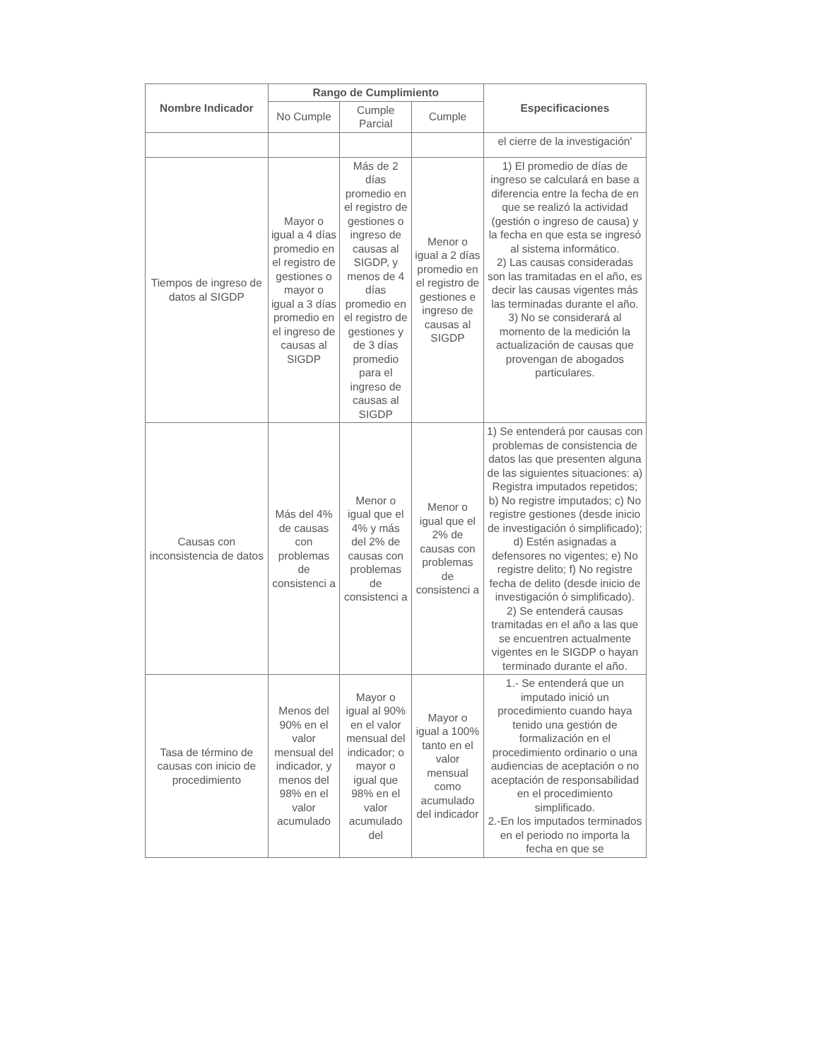| Nombre Indicador | Rango de Cumplimiento | | | Especificaciones |
| --- | --- | --- | --- | --- |
| | No Cumple | Cumple Parcial | Cumple | |
| | | | | el cierre de la investigación' |
| Tiempos de ingreso de datos al SIGDP | Mayor o igual a 4 días promedio en el registro de gestiones o mayor o igual a 3 días promedio en el ingreso de causas al SIGDP | Más de 2 días promedio en el registro de gestiones o ingreso de causas al SIGDP, y menos de 4 días promedio en el registro de gestiones y de 3 días promedio para el ingreso de causas al SIGDP | Menor o igual a 2 días promedio en el registro de gestiones e ingreso de causas al SIGDP | 1) El promedio de días de ingreso se calculará en base a diferencia entre la fecha de en que se realizó la actividad (gestión o ingreso de causa) y la fecha en que esta se ingresó al sistema informático. 2) Las causas consideradas son las tramitadas en el año, es decir las causas vigentes más las terminadas durante el año. 3) No se considerará al momento de la medición la actualización de causas que provengan de abogados particulares. |
| Causas con inconsistencia de datos | Más del 4% de causas con problemas de consistenci a | Menor o igual que el 4% y más del 2% de causas con problemas de consistenci a | Menor o igual que el 2% de causas con problemas de consistenci a | 1) Se entenderá por causas con problemas de consistencia de datos las que presenten alguna de las siguientes situaciones: a) Registra imputados repetidos; b) No registre imputados; c) No registre gestiones (desde inicio de investigación ó simplificado); d) Estén asignadas a defensores no vigentes; e) No registre delito; f) No registre fecha de delito (desde inicio de investigación ó simplificado). 2) Se entenderá causas tramitadas en el año a las que se encuentren actualmente vigentes en le SIGDP o hayan terminado durante el año. |
| Tasa de término de causas con inicio de procedimiento | Menos del 90% en el valor mensual del indicador, y menos del 98% en el valor acumulado | Mayor o igual al 90% en el valor mensual del indicador; o mayor o igual que 98% en el valor acumulado del | Mayor o igual a 100% tanto en el valor mensual como acumulado del indicador | 1.- Se entenderá que un imputado inició un procedimiento cuando haya tenido una gestión de formalización en el procedimiento ordinario o una audiencias de aceptación o no aceptación de responsabilidad en el procedimiento simplificado. 2.-En los imputados terminados en el periodo no importa la fecha en que se |